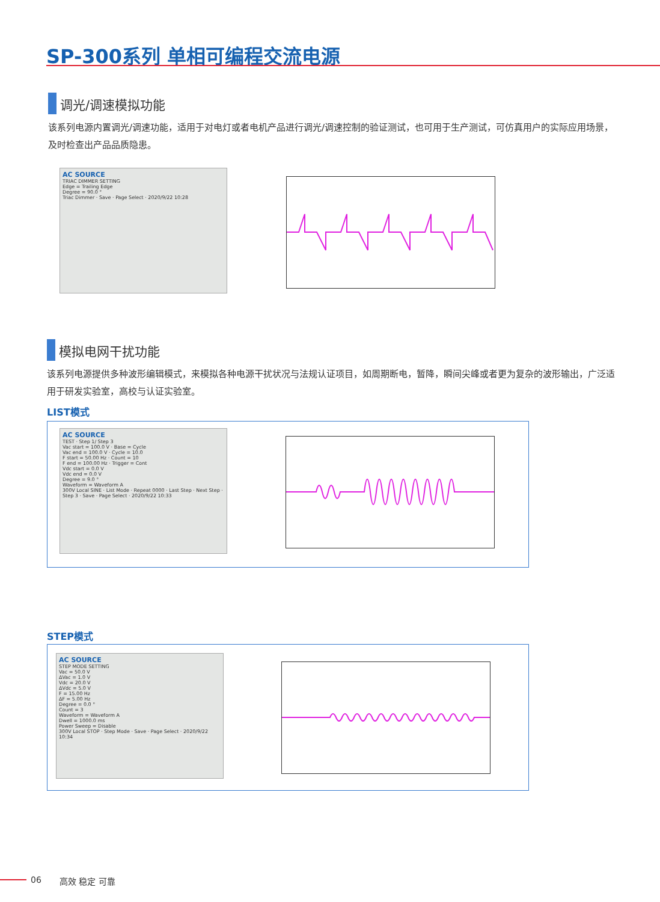SP-300系列 单相可编程交流电源
调光/调速模拟功能
该系列电源内置调光/调速功能，适用于对电灯或者电机产品进行调光/调速控制的验证测试，也可用于生产测试，可仿真用户的实际应用场景，及时检查出产品品质隐患。
AC SOURCE
TRIAC DIMMER SETTING
Edge = Trailing Edge
Degree = 90.0 °
Triac Dimmer · Save · Page Select · 2020/9/22 10:28
模拟电网干扰功能
该系列电源提供多种波形编辑模式，来模拟各种电源干扰状况与法规认证项目，如周期断电，暂降，瞬间尖峰或者更为复杂的波形输出，广泛适用于研发实验室，高校与认证实验室。
LIST模式
AC SOURCE
TEST · Step 1/ Step 3
Vac start = 100.0 V · Base = Cycle
Vac end = 100.0 V · Cycle = 10.0
F start = 50.00 Hz · Count = 10
F end = 100.00 Hz · Trigger = Cont
Vdc start = 0.0 V
Vdc end = 0.0 V
Degree = 9.0 °
Waveform = Waveform A
300V Local SINE · List Mode · Repeat 0000 · Last Step · Next Step · Step 3 · Save · Page Select · 2020/9/22 10:33
STEP模式
AC SOURCE
STEP MODE SETTING
Vac = 50.0 V
ΔVac = 1.0 V
Vdc = 20.0 V
ΔVdc = 5.0 V
F = 15.00 Hz
ΔF = 5.00 Hz
Degree = 0.0 °
Count = 3
Waveform = Waveform A
Dwell = 1000.0 ms
Power Sweep = Disable
300V Local STOP · Step Mode · Save · Page Select · 2020/9/22 10:34
06 高效 稳定 可靠